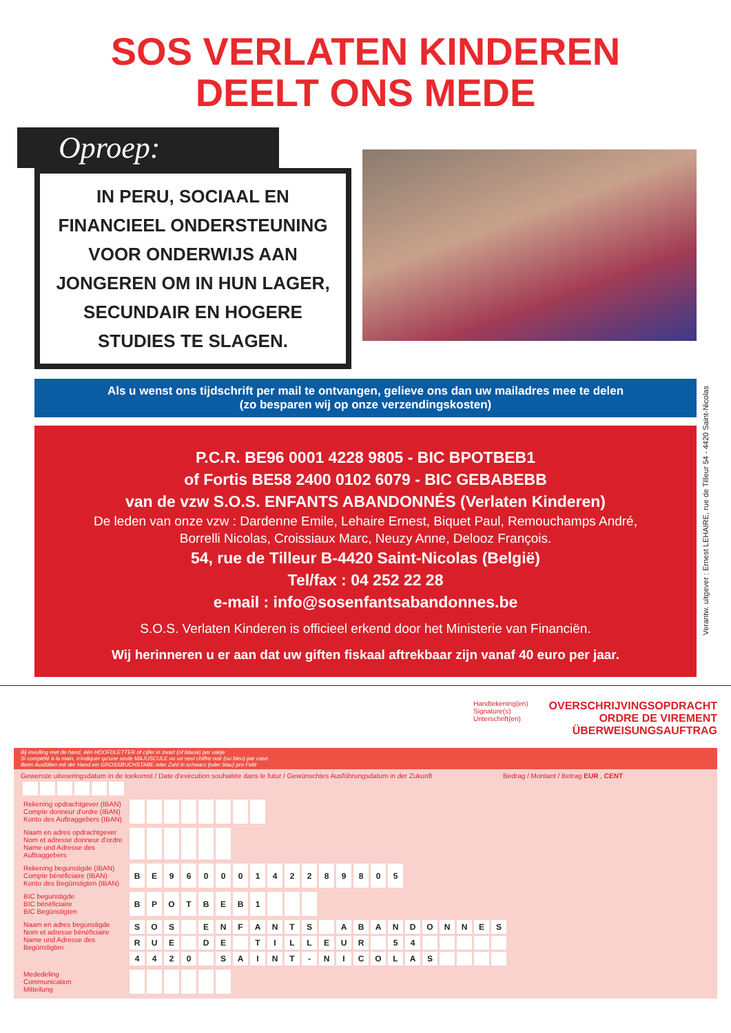SOS VERLATEN KINDEREN
DEELT ONS MEDE
Oproep:
IN PERU, SOCIAAL EN FINANCIEEL ONDERSTEUNING VOOR ONDERWIJS AAN JONGEREN OM IN HUN LAGER, SECUNDAIR EN HOGERE STUDIES TE SLAGEN.
Als u wenst ons tijdschrift per mail te ontvangen, gelieve ons dan uw mailadres mee te delen
(zo besparen wij op onze verzendingskosten)
P.C.R. BE96 0001 4228 9805 - BIC BPOTBEB1
of Fortis BE58 2400 0102 6079 - BIC GEBABEBB
van de vzw S.O.S. ENFANTS ABANDONNÉS (Verlaten Kinderen)
De leden van onze vzw : Dardenne Emile, Lehaire Ernest, Biquet Paul, Remouchamps André,
Borrelli Nicolas, Croissiaux Marc, Neuzy Anne, Delooz François.
54, rue de Tilleur B-4420 Saint-Nicolas (België)
Tel/fax : 04 252 22 28
e-mail : info@sosenfantsabandonnes.be
S.O.S. Verlaten Kinderen is officieel erkend door het Ministerie van Financiën.
Wij herinneren u er aan dat uw giften fiskaal aftrekbaar zijn vanaf 40 euro per jaar.
Verantw. uitgever : Ernest LEHAIRE, rue de Tilleur 54 - 4420 Saint-Nicolas
Handtekening(en)
Signature(s)
Unterschrift(en)
OVERSCHRIJVINGSOPDRACHT
ORDRE DE VIREMENT
ÜBERWEISUNGSAUFTRAG
Bij invulling met de hand, één HOOFDLETTER of cijfer in zwart (of blauw) per vakje
Si complété à la main, n'indiquer qu'une seule MAJUSCULE ou un seul chiffre noir (ou bleu) par case
Beim Ausfüllen mit der Hand ein GROSSBUCHSTABE oder Zahl in schwarz (oder blau) pro Feld
Gewenste uitvoeringsdatum in de toekomst / Date d'exécution souhaitée dans le futur / Gewünschtes Ausführungsdatum in der Zukunft Bedrag / Montant / Betrag EUR , CENT
| Rekening opdrachtgever (IBAN) Compte donneur d'ordre (IBAN) Konto des Auftraggebers (IBAN) | | | | | | | | |
| Naam en adres opdrachtgever Nom et adresse donneur d'ordre Name und Adresse des Auftraggebers | | | | | | |
| Rekening begunstigde (IBAN) Compte bénéficiaire (IBAN) Konto des Begünstigten (IBAN) | B | E | 9 | 6 | 0 | 0 | 0 | 1 | 4 | 2 | 2 | 8 | 9 | 8 | 0 | 5 |
| BIC begunstigde BIC bénéficiaire BIC Begünstigten | B | P | O | T | B | E | B | 1 | | | |
| Naam en adres begunstigde Nom et adresse bénéficiaire Name und Adresse des Begünstigten | S | O | S | | E | N | F | A | N | T | S | | A | B | A | N | D | O | N | N | E | S |
| | R | U | E | | D | E | | T | I | L | L | E | U | R | | 5 | 4 | | | | | |
| | 4 | 4 | 2 | 0 | | S | A | I | N | T | - | N | I | C | O | L | A | S | | | | |
| Mededeling Communication Mitteilung | | | | | | |